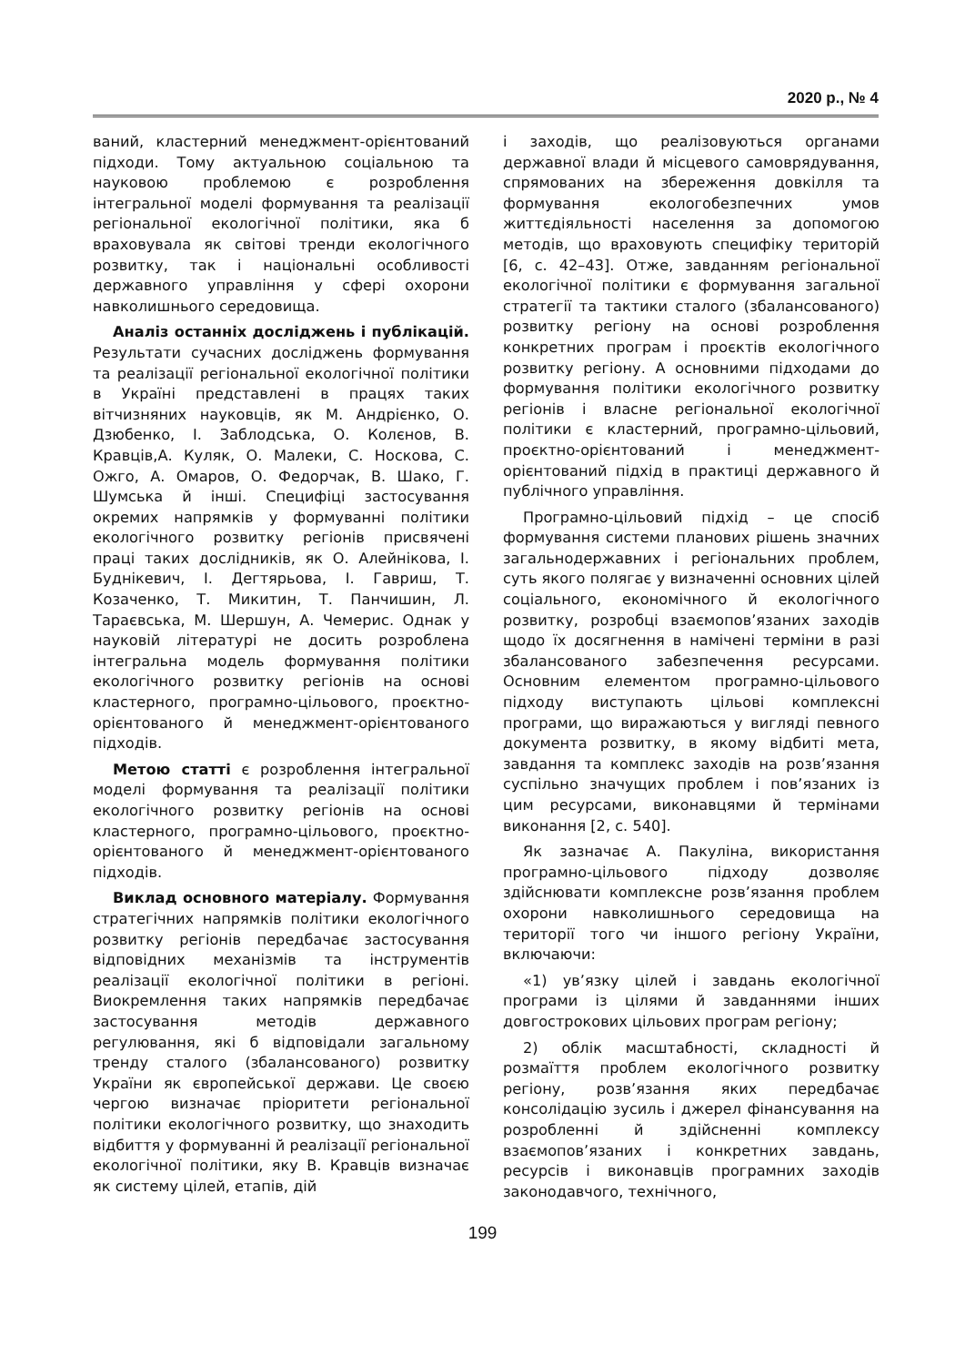2020 р., № 4
ваний, кластерний менеджмент-орієнтований підходи. Тому актуальною соціальною та науковою проблемою є розроблення інтегральної моделі формування та реалізації регіональної екологічної політики, яка б враховувала як світові тренди екологічного розвитку, так і національні особливості державного управління у сфері охорони навколишнього середовища.
Аналіз останніх досліджень і публікацій. Результати сучасних досліджень формування та реалізації регіональної екологічної політики в Україні представлені в працях таких вітчизняних науковців, як М. Андрієнко, О. Дзюбенко, І. Заблодська, О. Колєнов, В. Кравців,А. Куляк, О. Малеки, С. Носкова, С. Ожго, А. Омаров, О. Федорчак, В. Шако, Г. Шумська й інші. Специфіці застосування окремих напрямків у формуванні політики екологічного розвитку регіонів присвячені праці таких дослідників, як О. Алейнікова, І. Буднікевич, І. Дегтярьова, І. Гавриш, Т. Козаченко, Т. Микитин, Т. Панчишин, Л. Тараєвська, М. Шершун, А. Чемерис. Однак у науковій літературі не досить розроблена інтегральна модель формування політики екологічного розвитку регіонів на основі кластерного, програмно-цільового, проєктно-орієнтованого й менеджмент-орієнтованого підходів.
Метою статті є розроблення інтегральної моделі формування та реалізації політики екологічного розвитку регіонів на основі кластерного, програмно-цільового, проєктно-орієнтованого й менеджмент-орієнтованого підходів.
Виклад основного матеріалу. Формування стратегічних напрямків політики екологічного розвитку регіонів передбачає застосування відповідних механізмів та інструментів реалізації екологічної політики в регіоні. Виокремлення таких напрямків передбачає застосування методів державного регулювання, які б відповідали загальному тренду сталого (збалансованого) розвитку України як європейської держави. Це своєю чергою визначає пріоритети регіональної політики екологічного розвитку, що знаходить відбиття у формуванні й реалізації регіональної екологічної політики, яку В. Кравців визначає як систему цілей, етапів, дій
і заходів, що реалізовуються органами державної влади й місцевого самоврядування, спрямованих на збереження довкілля та формування екологобезпечних умов життєдіяльності населення за допомогою методів, що враховують специфіку територій [6, с. 42–43]. Отже, завданням регіональної екологічної політики є формування загальної стратегії та тактики сталого (збалансованого) розвитку регіону на основі розроблення конкретних програм і проєктів екологічного розвитку регіону. А основними підходами до формування політики екологічного розвитку регіонів і власне регіональної екологічної політики є кластерний, програмно-цільовий, проєктно-орієнтований і менеджмент-орієнтований підхід в практиці державного й публічного управління.
Програмно-цільовий підхід – це спосіб формування системи планових рішень значних загальнодержавних і регіональних проблем, суть якого полягає у визначенні основних цілей соціального, економічного й екологічного розвитку, розробці взаємопов’язаних заходів щодо їх досягнення в намічені терміни в разі збалансованого забезпечення ресурсами. Основним елементом програмно-цільового підходу виступають цільові комплексні програми, що виражаються у вигляді певного документа розвитку, в якому відбиті мета, завдання та комплекс заходів на розв’язання суспільно значущих проблем і пов’язаних із цим ресурсами, виконавцями й термінами виконання [2, с. 540].
Як зазначає А. Пакуліна, використання програмно-цільового підходу дозволяє здійснювати комплексне розв’язання проблем охорони навколишнього середовища на території того чи іншого регіону України, включаючи:
«1) ув’язку цілей і завдань екологічної програми із цілями й завданнями інших довгострокових цільових програм регіону;
2) облік масштабності, складності й розмаїття проблем екологічного розвитку регіону, розв’язання яких передбачає консолідацію зусиль і джерел фінансування на розробленні й здійсненні комплексу взаємопов’язаних і конкретних завдань, ресурсів і виконавців програмних заходів законодавчого, технічного,
199